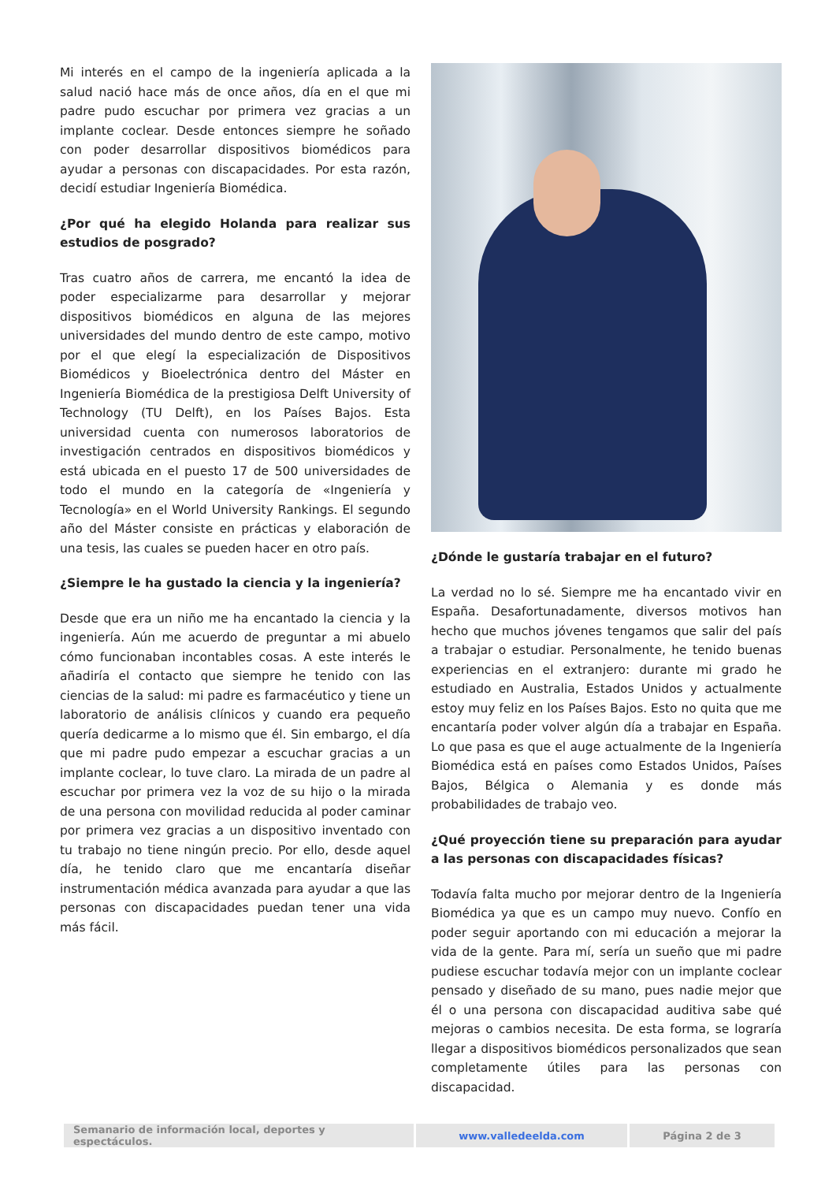Mi interés en el campo de la ingeniería aplicada a la salud nació hace más de once años, día en el que mi padre pudo escuchar por primera vez gracias a un implante coclear. Desde entonces siempre he soñado con poder desarrollar dispositivos biomédicos para ayudar a personas con discapacidades. Por esta razón, decidí estudiar Ingeniería Biomédica.
¿Por qué ha elegido Holanda para realizar sus estudios de posgrado?
Tras cuatro años de carrera, me encantó la idea de poder especializarme para desarrollar y mejorar dispositivos biomédicos en alguna de las mejores universidades del mundo dentro de este campo, motivo por el que elegí la especialización de Dispositivos Biomédicos y Bioelectrónica dentro del Máster en Ingeniería Biomédica de la prestigiosa Delft University of Technology (TU Delft), en los Países Bajos. Esta universidad cuenta con numerosos laboratorios de investigación centrados en dispositivos biomédicos y está ubicada en el puesto 17 de 500 universidades de todo el mundo en la categoría de «Ingeniería y Tecnología» en el World University Rankings. El segundo año del Máster consiste en prácticas y elaboración de una tesis, las cuales se pueden hacer en otro país.
¿Siempre le ha gustado la ciencia y la ingeniería?
Desde que era un niño me ha encantado la ciencia y la ingeniería. Aún me acuerdo de preguntar a mi abuelo cómo funcionaban incontables cosas. A este interés le añadiría el contacto que siempre he tenido con las ciencias de la salud: mi padre es farmacéutico y tiene un laboratorio de análisis clínicos y cuando era pequeño quería dedicarme a lo mismo que él. Sin embargo, el día que mi padre pudo empezar a escuchar gracias a un implante coclear, lo tuve claro. La mirada de un padre al escuchar por primera vez la voz de su hijo o la mirada de una persona con movilidad reducida al poder caminar por primera vez gracias a un dispositivo inventado con tu trabajo no tiene ningún precio. Por ello, desde aquel día, he tenido claro que me encantaría diseñar instrumentación médica avanzada para ayudar a que las personas con discapacidades puedan tener una vida más fácil.
¿Dónde le gustaría trabajar en el futuro?
La verdad no lo sé. Siempre me ha encantado vivir en España. Desafortunadamente, diversos motivos han hecho que muchos jóvenes tengamos que salir del país a trabajar o estudiar. Personalmente, he tenido buenas experiencias en el extranjero: durante mi grado he estudiado en Australia, Estados Unidos y actualmente estoy muy feliz en los Países Bajos. Esto no quita que me encantaría poder volver algún día a trabajar en España. Lo que pasa es que el auge actualmente de la Ingeniería Biomédica está en países como Estados Unidos, Países Bajos, Bélgica o Alemania y es donde más probabilidades de trabajo veo.
¿Qué proyección tiene su preparación para ayudar a las personas con discapacidades físicas?
Todavía falta mucho por mejorar dentro de la Ingeniería Biomédica ya que es un campo muy nuevo. Confío en poder seguir aportando con mi educación a mejorar la vida de la gente. Para mí, sería un sueño que mi padre pudiese escuchar todavía mejor con un implante coclear pensado y diseñado de su mano, pues nadie mejor que él o una persona con discapacidad auditiva sabe qué mejoras o cambios necesita. De esta forma, se lograría llegar a dispositivos biomédicos personalizados que sean completamente útiles para las personas con discapacidad.
| Semanario de información local, deportes y espectáculos. | www.valledeelda.com | Página 2 de 3 |